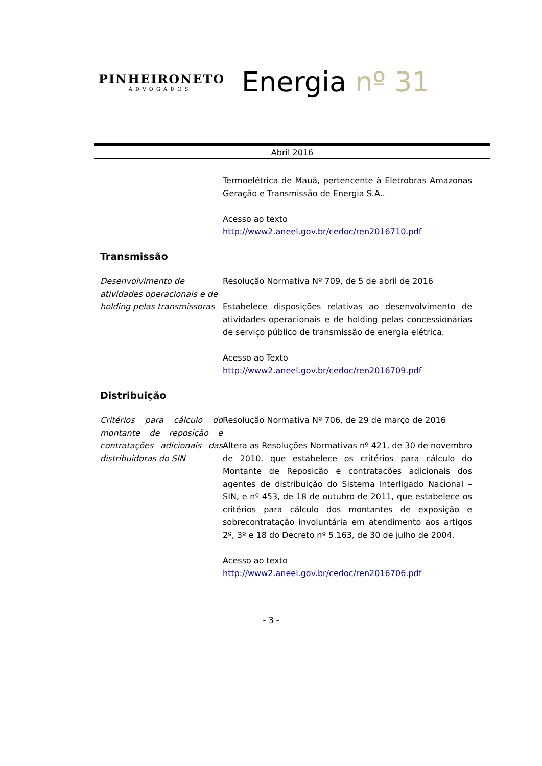PINHEIRONETO
ADVOGADOS
Energia nº 31
Abril 2016
Termoelétrica de Mauá, pertencente à Eletrobras Amazonas Geração e Transmissão de Energia S.A..
Acesso ao texto
http://www2.aneel.gov.br/cedoc/ren2016710.pdf
Transmissão
Desenvolvimento de atividades operacionais e de holding pelas transmissoras
Resolução Normativa Nº 709, de 5 de abril de 2016
Estabelece disposições relativas ao desenvolvimento de atividades operacionais e de holding pelas concessionárias de serviço público de transmissão de energia elétrica.
Acesso ao Texto
http://www2.aneel.gov.br/cedoc/ren2016709.pdf
Distribuição
Critérios para cálculo do montante de reposição e contratações adicionais das distribuidoras do SIN
Resolução Normativa Nº 706, de 29 de março de 2016
Altera as Resoluções Normativas nº 421, de 30 de novembro de 2010, que estabelece os critérios para cálculo do Montante de Reposição e contratações adicionais dos agentes de distribuição do Sistema Interligado Nacional – SIN, e nº 453, de 18 de outubro de 2011, que estabelece os critérios para cálculo dos montantes de exposição e sobrecontratação involuntária em atendimento aos artigos 2º, 3º e 18 do Decreto nº 5.163, de 30 de julho de 2004.
Acesso ao texto
http://www2.aneel.gov.br/cedoc/ren2016706.pdf
- 3 -